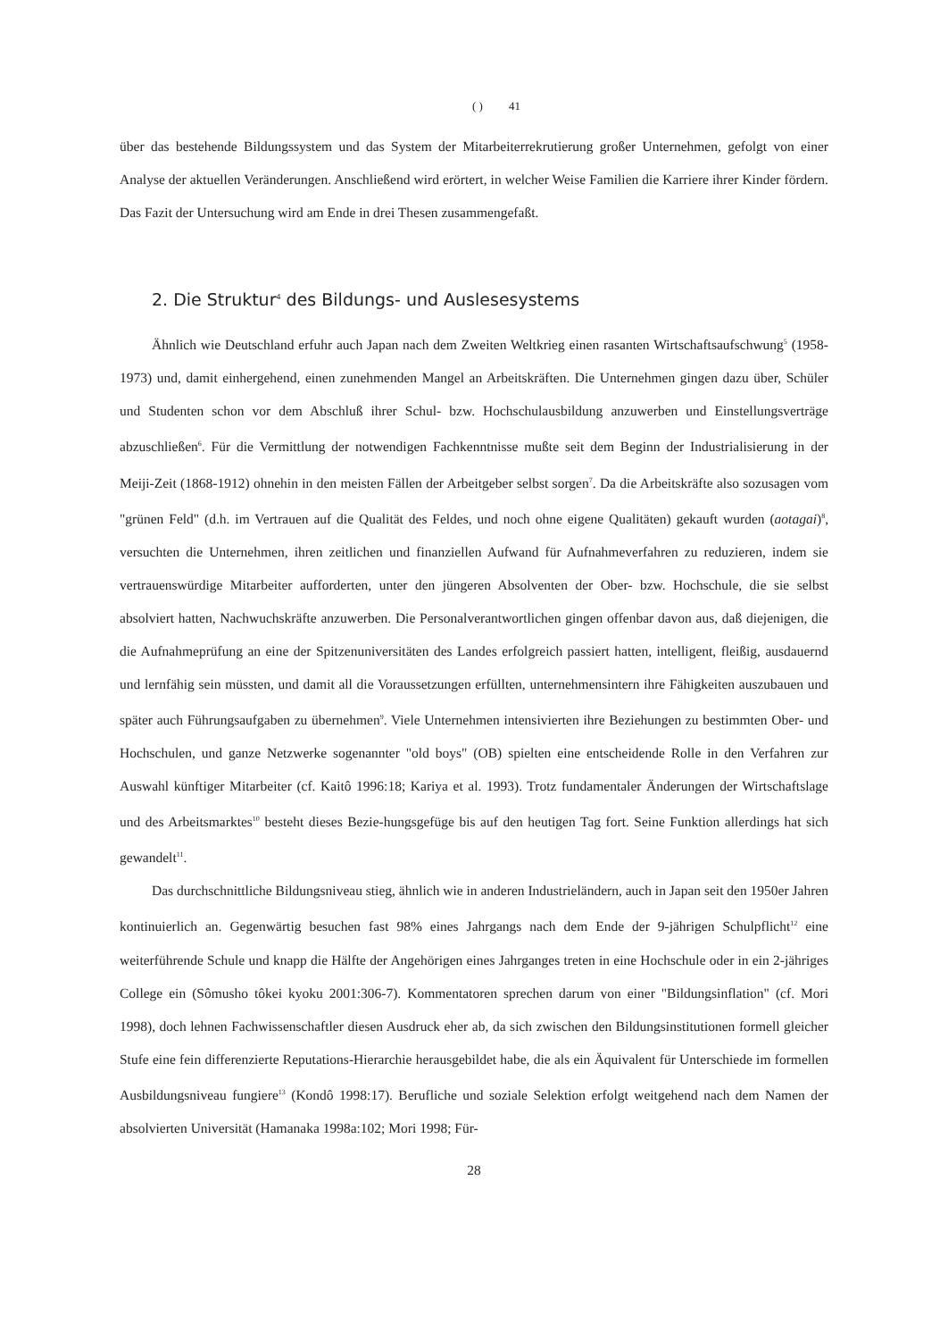( ) 41
über das bestehende Bildungssystem und das System der Mitarbeiterrekrutierung großer Unternehmen, gefolgt von einer Analyse der aktuellen Veränderungen. Anschließend wird erörtert, in welcher Weise Familien die Karriere ihrer Kinder fördern. Das Fazit der Untersuchung wird am Ende in drei Thesen zusammengefaßt.
2. Die Struktur<sup>4</sup> des Bildungs- und Auslesesystems
Ähnlich wie Deutschland erfuhr auch Japan nach dem Zweiten Weltkrieg einen rasanten Wirtschaftsaufschwung<sup>5</sup> (1958-1973) und, damit einhergehend, einen zunehmenden Mangel an Arbeitskräften. Die Unternehmen gingen dazu über, Schüler und Studenten schon vor dem Abschluß ihrer Schul- bzw. Hochschulausbildung anzuwerben und Einstellungsverträge abzuschließen<sup>6</sup>. Für die Vermittlung der notwendigen Fachkenntnisse mußte seit dem Beginn der Industrialisierung in der Meiji-Zeit (1868-1912) ohnehin in den meisten Fällen der Arbeitgeber selbst sorgen<sup>7</sup>. Da die Arbeitskräfte also sozusagen vom "grünen Feld" (d.h. im Vertrauen auf die Qualität des Feldes, und noch ohne eigene Qualitäten) gekauft wurden (aotagai)<sup>8</sup>, versuchten die Unternehmen, ihren zeitlichen und finanziellen Aufwand für Aufnahmeverfahren zu reduzieren, indem sie vertrauenswürdige Mitarbeiter aufforderten, unter den jüngeren Absolventen der Ober- bzw. Hochschule, die sie selbst absolviert hatten, Nachwuchskräfte anzuwerben. Die Personalverantwortlichen gingen offenbar davon aus, daß diejenigen, die die Aufnahmeprüfung an eine der Spitzenuniversitäten des Landes erfolgreich passiert hatten, intelligent, fleißig, ausdauernd und lernfähig sein müssten, und damit all die Voraussetzungen erfüllten, unternehmensintern ihre Fähigkeiten auszubauen und später auch Führungsaufgaben zu übernehmen<sup>9</sup>. Viele Unternehmen intensivierten ihre Beziehungen zu bestimmten Ober- und Hochschulen, und ganze Netzwerke sogenannter "old boys" (OB) spielten eine entscheidende Rolle in den Verfahren zur Auswahl künftiger Mitarbeiter (cf. Kaitô 1996:18; Kariya et al. 1993). Trotz fundamentaler Änderungen der Wirtschaftslage und des Arbeitsmarktes<sup>10</sup> besteht dieses Bezie-hungsgefüge bis auf den heutigen Tag fort. Seine Funktion allerdings hat sich gewandelt<sup>11</sup>.
Das durchschnittliche Bildungsniveau stieg, ähnlich wie in anderen Industrieländern, auch in Japan seit den 1950er Jahren kontinuierlich an. Gegenwärtig besuchen fast 98% eines Jahrgangs nach dem Ende der 9-jährigen Schulpflicht<sup>12</sup> eine weiterführende Schule und knapp die Hälfte der Angehörigen eines Jahrganges treten in eine Hochschule oder in ein 2-jähriges College ein (Sômusho tôkei kyoku 2001:306-7). Kommentatoren sprechen darum von einer "Bildungsinflation" (cf. Mori 1998), doch lehnen Fachwissenschaftler diesen Ausdruck eher ab, da sich zwischen den Bildungsinstitutionen formell gleicher Stufe eine fein differenzierte Reputations-Hierarchie herausgebildet habe, die als ein Äquivalent für Unterschiede im formellen Ausbildungsniveau fungiere<sup>13</sup> (Kondô 1998:17). Berufliche und soziale Selektion erfolgt weitgehend nach dem Namen der absolvierten Universität (Hamanaka 1998a:102; Mori 1998; Für-
28